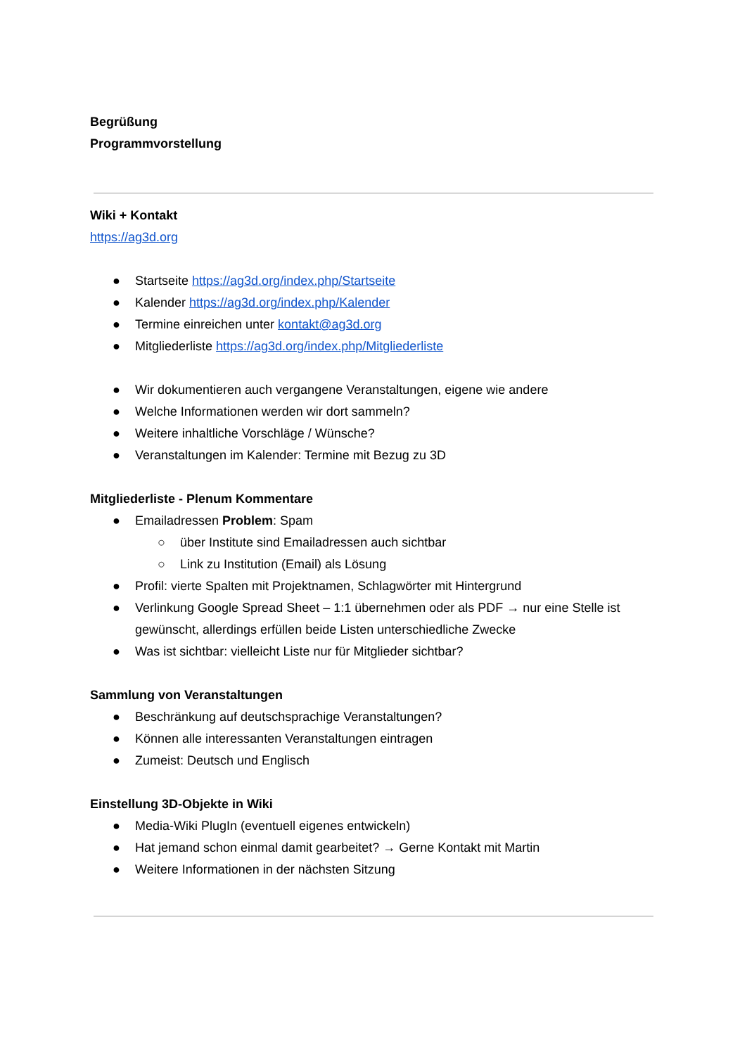Begrüßung
Programmvorstellung
Wiki + Kontakt
https://ag3d.org
● Startseite https://ag3d.org/index.php/Startseite
● Kalender https://ag3d.org/index.php/Kalender
● Termine einreichen unter kontakt@ag3d.org
● Mitgliederliste https://ag3d.org/index.php/Mitgliederliste
● Wir dokumentieren auch vergangene Veranstaltungen, eigene wie andere
● Welche Informationen werden wir dort sammeln?
● Weitere inhaltliche Vorschläge / Wünsche?
● Veranstaltungen im Kalender: Termine mit Bezug zu 3D
Mitgliederliste - Plenum Kommentare
● Emailadressen Problem: Spam
○ über Institute sind Emailadressen auch sichtbar
○ Link zu Institution (Email) als Lösung
● Profil: vierte Spalten mit Projektnamen, Schlagwörter mit Hintergrund
● Verlinkung Google Spread Sheet – 1:1 übernehmen oder als PDF → nur eine Stelle ist gewünscht, allerdings erfüllen beide Listen unterschiedliche Zwecke
● Was ist sichtbar: vielleicht Liste nur für Mitglieder sichtbar?
Sammlung von Veranstaltungen
● Beschränkung auf deutschsprachige Veranstaltungen?
● Können alle interessanten Veranstaltungen eintragen
● Zumeist: Deutsch und Englisch
Einstellung 3D-Objekte in Wiki
● Media-Wiki PlugIn (eventuell eigenes entwickeln)
● Hat jemand schon einmal damit gearbeitet? → Gerne Kontakt mit Martin
● Weitere Informationen in der nächsten Sitzung